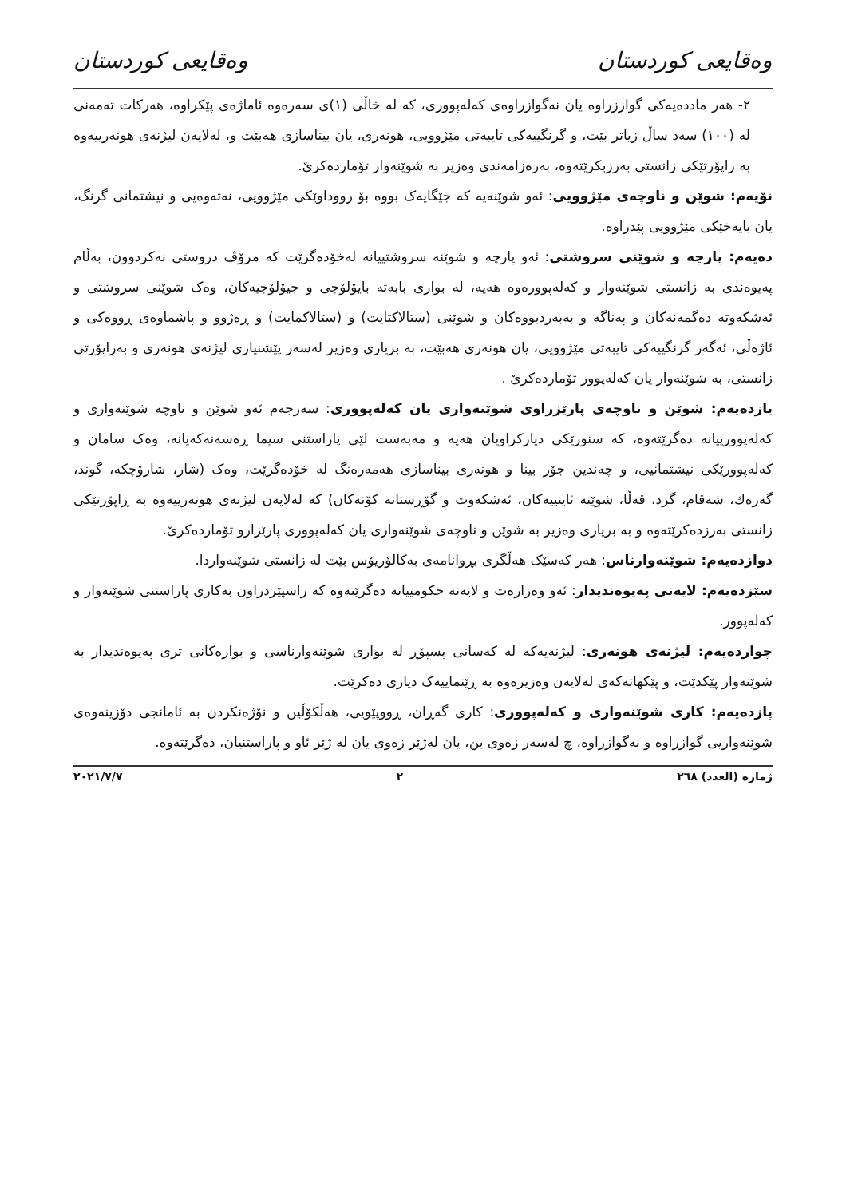وەقایعی کوردستان وەقایعی کوردستان
٢- هەر ماددەیەکی گواززراوە یان نەگوازراوەی کەلەپووری، کە لە خاڵی (١)ی سەرەوە ئاماژەی پێکراوە، هەرکات تەمەنی لە (١٠٠) سەد ساڵ زیاتر بێت، و گرنگییەکی تایبەتی مێژوویی، هونەری، یان بیناسازی هەبێت و، لەلایەن لیژنەی هونەرییەوە بە راپۆرتێکی زانستی بەرزبکرێتەوە، بەرەزامەندی وەزیر بە شوێنەوار تۆماردەکرێ.
نۆیەم: شوێن و ناوچەی مێژوویی: ئەو شوێنەیە کە جێگایەک بووە بۆ رووداوێکی مێژوویی، نەتەوەیی و نیشتمانی گرنگ، یان بایەخێکی مێژوویی پێدراوە.
دەیەم: پارچە و شوێنی سروشتی: ئەو پارچە و شوێنە سروشتییانە لەخۆدەگرێت کە مرۆڤ دروستی نەکردوون، بەڵام پەیوەندی بە زانستی شوێنەوار و کەلەپوورەوە هەیە، لە بواری بابەتە بایۆلۆجی و جیۆلۆجیەکان، وەک شوێنی سروشتی و ئەشکەوتە دەگمەنەکان و پەناگە و بەبەردبووەکان و شوێنی (ستالاکتایت) و (ستالاکمایت) و ڕەژوو و پاشماوەی ڕووەکی و ئاژەڵی، ئەگەر گرنگییەکی تایبەتی مێژوویی، یان هونەری هەبێت، بە بریاری وەزیر لەسەر پێشنیاری لیژنەی هونەری و بەراپۆرتی زانستی، بە شوێنەوار یان کەلەپوور تۆماردەکرێ .
یازدەیەم: شوێن و ناوچەی پارێزراوی شوێنەواری یان کەلەپووری: سەرجەم ئەو شوێن و ناوچە شوێنەواری و کەلەپوورییانە دەگرێتەوە، کە سنورێکی دیارکراویان هەیە و مەبەست لێی پاراستنی سیما ڕەسەنەکەیانە، وەک سامان و کەلەپوورێکی نیشتمانیی، و چەندین جۆر بینا و هونەری بیناسازی هەمەرەنگ لە خۆدەگرێت، وەک (شار، شارۆچکە، گوند، گەرەك، شەقام، گرد، قەڵا، شوێنە ئاینییەکان، ئەشکەوت و گۆڕستانە کۆنەکان) کە لەلایەن لیژنەی هونەرییەوە بە ڕاپۆرتێکی زانستی بەرزدەکرێتەوە و بە بریاری وەزیر بە شوێن و ناوچەی شوێنەواری یان کەلەپووری پارێزارو تۆماردەکرێ.
دوازدەیەم: شوێنەوارناس: هەر کەسێک هەڵگری بڕوانامەی بەکالۆریۆس بێت لە زانستی شوێنەواردا.
سێزدەیەم: لایەنی پەیوەندیدار: ئەو وەزارەت و لایەنە حکومییانە دەگرێتەوە کە راسپێردراون بەکاری پاراستنی شوێنەوار و کەلەپوور.
چواردەیەم: لیژنەی هونەری: لیژنەیەکە لە کەسانی پسپۆڕ لە بواری شوێنەوارناسی و بوارەکانی تری پەیوەندیدار بە شوێنەوار پێکدێت، و پێکهاتەکەی لەلایەن وەزیرەوە بە ڕێنماییەک دیاری دەکرێت.
پازدەیەم: کاری شوێنەواری و کەلەپووری: کاری گەڕان، ڕووپێویی، هەڵکۆڵین و نۆژەنکردن بە ئامانجی دۆزینەوەی شوێنەواریی گوازراوە و نەگوازراوە، چ لەسەر زەوی بن، یان لەژێر زەوی یان لە ژێر ئاو و پاراستنیان، دەگرێتەوە.
ژمارە (العدد) ٢٦٨ ٢ ٢٠٢١/٧/٧